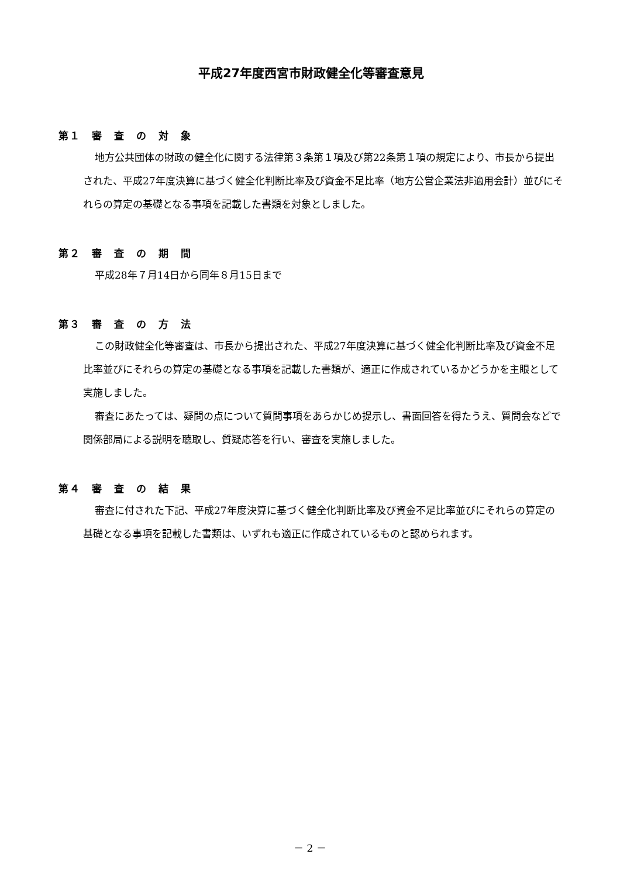平成27年度西宮市財政健全化等審査意見
第１　審　査　の　対　象
地方公共団体の財政の健全化に関する法律第３条第１項及び第22条第１項の規定により、市長から提出された、平成27年度決算に基づく健全化判断比率及び資金不足比率（地方公営企業法非適用会計）並びにそれらの算定の基礎となる事項を記載した書類を対象としました。
第２　審　査　の　期　間
平成28年７月14日から同年８月15日まで
第３　審　査　の　方　法
この財政健全化等審査は、市長から提出された、平成27年度決算に基づく健全化判断比率及び資金不足比率並びにそれらの算定の基礎となる事項を記載した書類が、適正に作成されているかどうかを主眼として実施しました。
審査にあたっては、疑問の点について質問事項をあらかじめ提示し、書面回答を得たうえ、質問会などで関係部局による説明を聴取し、質疑応答を行い、審査を実施しました。
第４　審　査　の　結　果
審査に付された下記、平成27年度決算に基づく健全化判断比率及び資金不足比率並びにそれらの算定の基礎となる事項を記載した書類は、いずれも適正に作成されているものと認められます。
－ 2 －